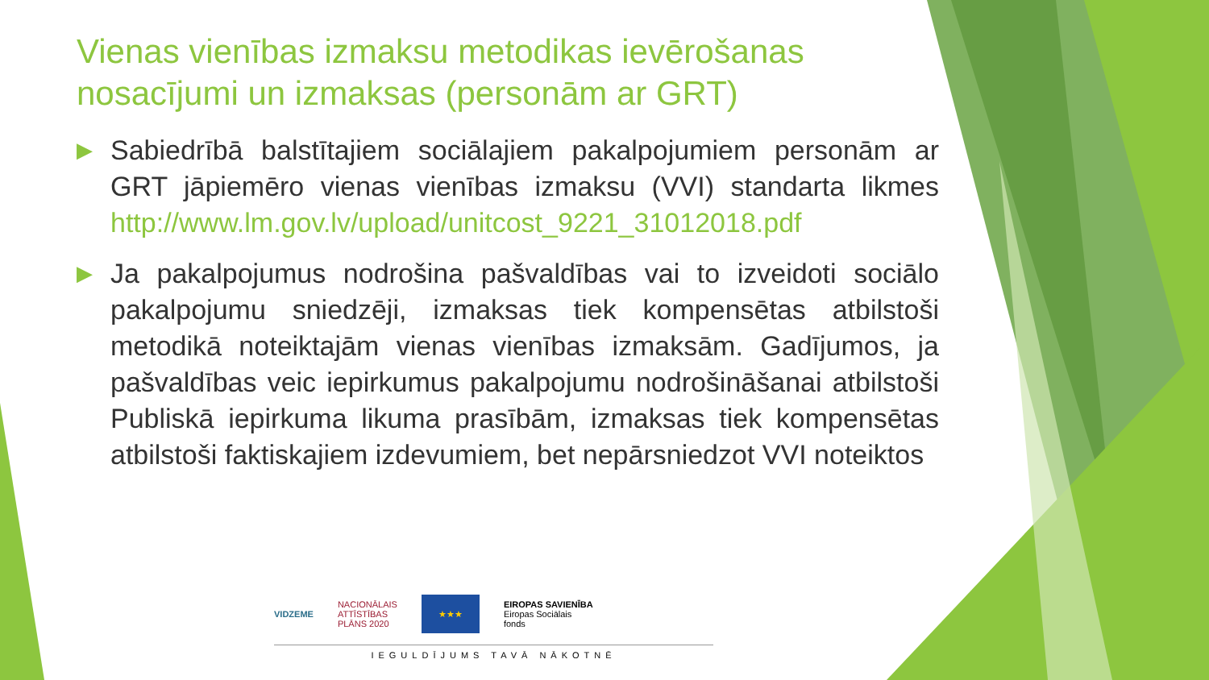Vienas vienības izmaksu metodikas ievērošanas nosacījumi un izmaksas (personām ar GRT)
▶ Sabiedrībā balstītajiem sociālajiem pakalpojumiem personām ar GRT jāpiemēro vienas vienības izmaksu (VVI) standarta likmes http://www.lm.gov.lv/upload/unitcost_9221_31012018.pdf
▶ Ja pakalpojumus nodrošina pašvaldības vai to izveidoti sociālo pakalpojumu sniedzēji, izmaksas tiek kompensētas atbilstoši metodikā noteiktajām vienas vienības izmaksām. Gadījumos, ja pašvaldības veic iepirkumus pakalpojumu nodrošināšanai atbilstoši Publiskā iepirkuma likuma prasībām, izmaksas tiek kompensētas atbilstoši faktiskajiem izdevumiem, bet nepārsniedzot VVI noteiktos
VIDZEME NACIONĀLAIS
ATTĪSTĪBAS
PLĀNS 2020 ★★★ EIROPAS SAVIENĪBA
Eiropas Sociālais
fonds
IEGULDĪJUMS TAVĀ NĀKOTNĒ